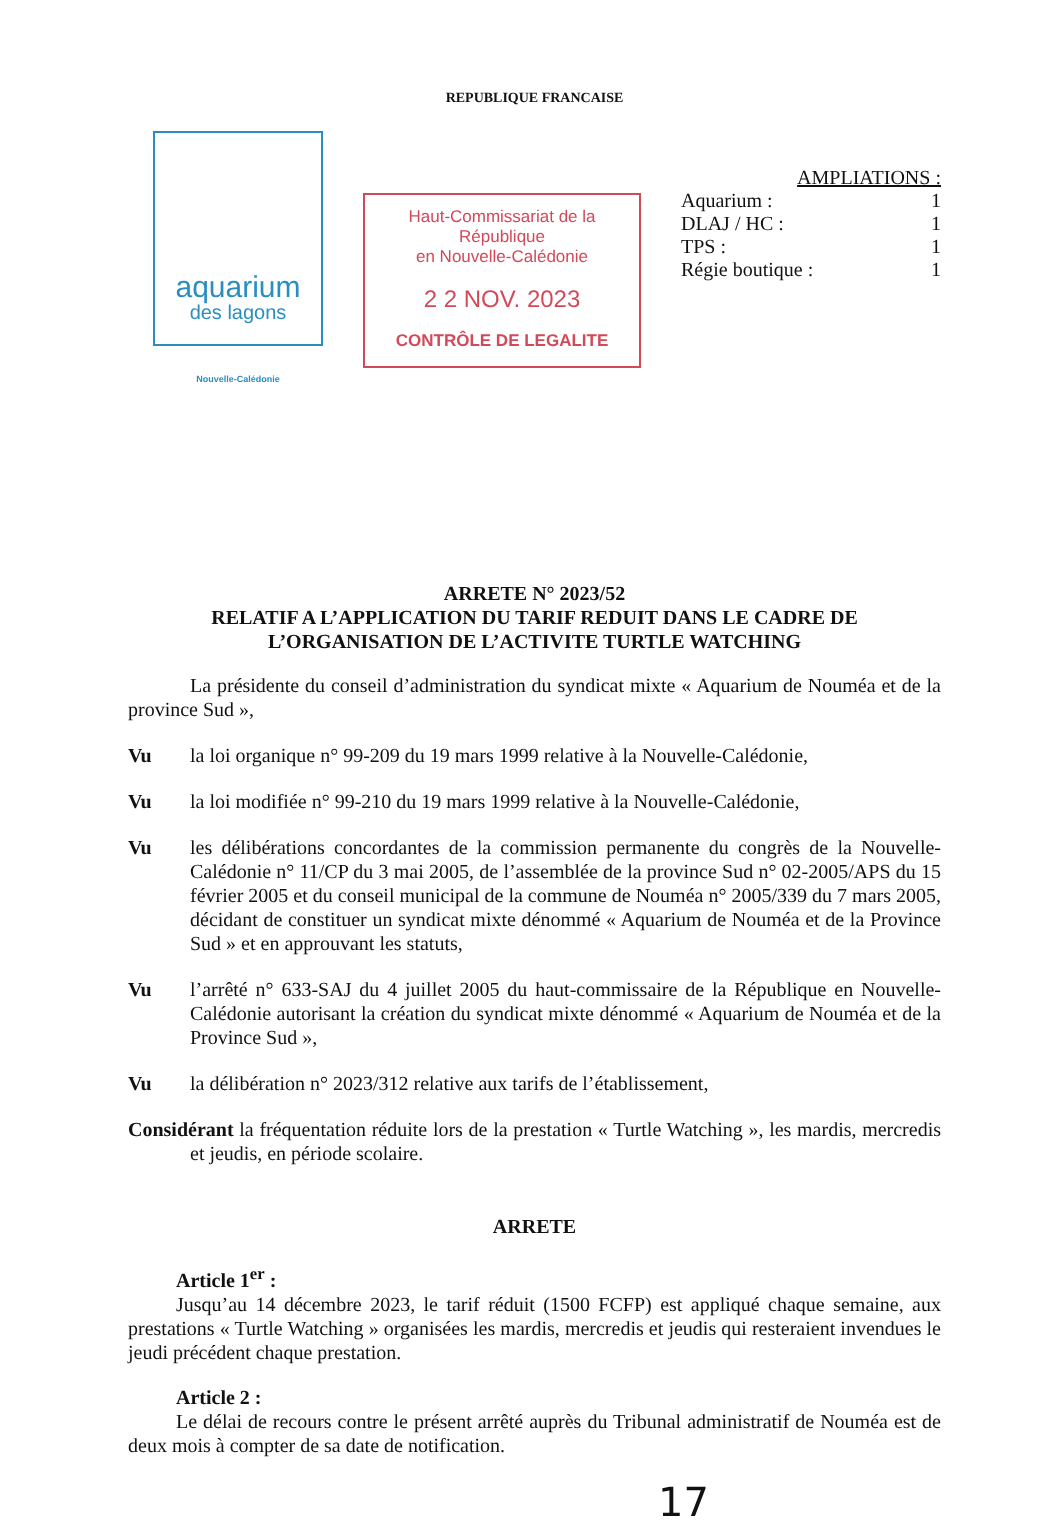REPUBLIQUE FRANCAISE
aquarium
des lagons
Nouvelle-Calédonie
Haut-Commissariat de la République
en Nouvelle-Calédonie
2 2 NOV. 2023
CONTRÔLE DE LEGALITE
AMPLIATIONS :
Aquarium : 1
DLAJ / HC : 1
TPS : 1
Régie boutique : 1
ARRETE N° 2023/52
RELATIF A L’APPLICATION DU TARIF REDUIT DANS LE CADRE DE L’ORGANISATION DE L’ACTIVITE TURTLE WATCHING
La présidente du conseil d’administration du syndicat mixte « Aquarium de Nouméa et de la province Sud »,
Vu la loi organique n° 99-209 du 19 mars 1999 relative à la Nouvelle-Calédonie,
Vu la loi modifiée n° 99-210 du 19 mars 1999 relative à la Nouvelle-Calédonie,
Vu les délibérations concordantes de la commission permanente du congrès de la Nouvelle-Calédonie n° 11/CP du 3 mai 2005, de l’assemblée de la province Sud n° 02-2005/APS du 15 février 2005 et du conseil municipal de la commune de Nouméa n° 2005/339 du 7 mars 2005, décidant de constituer un syndicat mixte dénommé « Aquarium de Nouméa et de la Province Sud » et en approuvant les statuts,
Vu l’arrêté n° 633-SAJ du 4 juillet 2005 du haut-commissaire de la République en Nouvelle-Calédonie autorisant la création du syndicat mixte dénommé « Aquarium de Nouméa et de la Province Sud »,
Vu la délibération n° 2023/312 relative aux tarifs de l’établissement,
Considérant la fréquentation réduite lors de la prestation « Turtle Watching », les mardis, mercredis et jeudis, en période scolaire.
ARRETE
Article 1<sup>er</sup> :
Jusqu’au 14 décembre 2023, le tarif réduit (1500 FCFP) est appliqué chaque semaine, aux prestations « Turtle Watching » organisées les mardis, mercredis et jeudis qui resteraient invendues le jeudi précédent chaque prestation.
Article 2 :
Le délai de recours contre le présent arrêté auprès du Tribunal administratif de Nouméa est de deux mois à compter de sa date de notification.
17